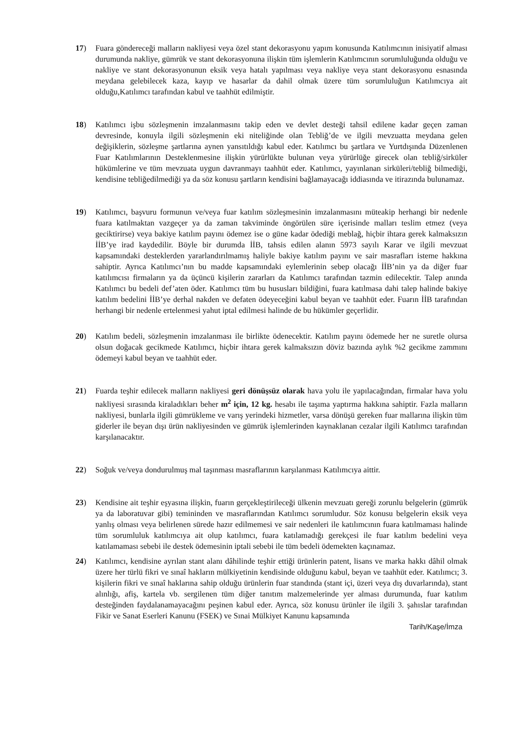17) Fuara göndereceği malların nakliyesi veya özel stant dekorasyonu yapım konusunda Katılımcının inisiyatif alması durumunda nakliye, gümrük ve stant dekorasyonuna ilişkin tüm işlemlerin Katılımcının sorumluluğunda olduğu ve nakliye ve stant dekorasyonunun eksik veya hatalı yapılması veya nakliye veya stant dekorasyonu esnasında meydana gelebilecek kaza, kayıp ve hasarlar da dahil olmak üzere tüm sorumluluğun Katılımcıya ait olduğu,Katılımcı tarafından kabul ve taahhüt edilmiştir.
18) Katılımcı işbu sözleşmenin imzalanmasını takip eden ve devlet desteği tahsil edilene kadar geçen zaman devresinde, konuyla ilgili sözleşmenin eki niteliğinde olan Tebliğ’de ve ilgili mevzuatta meydana gelen değişiklerin, sözleşme şartlarına aynen yansıtıldığı kabul eder. Katılımcı bu şartlara ve Yurtdışında Düzenlenen Fuar Katılımlarının Desteklenmesine ilişkin yürürlükte bulunan veya yürürlüğe girecek olan tebliğ/sirküler hükümlerine ve tüm mevzuata uygun davranmayı taahhüt eder. Katılımcı, yayınlanan sirküleri/tebliğ bilmediği, kendisine tebliğedilmediği ya da söz konusu şartların kendisini bağlamayacağı iddiasında ve itirazında bulunamaz.
19) Katılımcı, başvuru formunun ve/veya fuar katılım sözleşmesinin imzalanmasını müteakip herhangi bir nedenle fuara katılmaktan vazgeçer ya da zaman takviminde öngörülen süre içerisinde malları teslim etmez (veya geciktirirse) veya bakiye katılım payını ödemez ise o güne kadar ödediği meblağ, hiçbir ihtara gerek kalmaksızın İİB’ye irad kaydedilir. Böyle bir durumda İİB, tahsis edilen alanın 5973 sayılı Karar ve ilgili mevzuat kapsamındaki desteklerden yararlandırılmamış haliyle bakiye katılım payını ve sair masrafları isteme hakkına sahiptir. Ayrıca Katılımcı’nın bu madde kapsamındaki eylemlerinin sebep olacağı İİB’nin ya da diğer fuar katılımcısı firmaların ya da üçüncü kişilerin zararları da Katılımcı tarafından tazmin edilecektir. Talep anında Katılımcı bu bedeli def’aten öder. Katılımcı tüm bu hususları bildiğini, fuara katılmasa dahi talep halinde bakiye katılım bedelini İİB’ye derhal nakden ve defaten ödeyeceğini kabul beyan ve taahhüt eder. Fuarın İİB tarafından herhangi bir nedenle ertelenmesi yahut iptal edilmesi halinde de bu hükümler geçerlidir.
20) Katılım bedeli, sözleşmenin imzalanması ile birlikte ödenecektir. Katılım payını ödemede her ne suretle olursa olsun doğacak gecikmede Katılımcı, hiçbir ihtara gerek kalmaksızın döviz bazında aylık %2 gecikme zammını ödemeyi kabul beyan ve taahhüt eder.
21) Fuarda teşhir edilecek malların nakliyesi geri dönüşsüz olarak hava yolu ile yapılacağından, firmalar hava yolu nakliyesi sırasında kiraladıkları beher m<sup>2</sup> için, 12 kg. hesabı ile taşıma yaptırma hakkına sahiptir. Fazla malların nakliyesi, bunlarla ilgili gümrükleme ve varış yerindeki hizmetler, varsa dönüşü gereken fuar mallarına ilişkin tüm giderler ile beyan dışı ürün nakliyesinden ve gümrük işlemlerinden kaynaklanan cezalar ilgili Katılımcı tarafından karşılanacaktır.
22) Soğuk ve/veya dondurulmuş mal taşınması masraflarının karşılanması Katılımcıya aittir.
23) Kendisine ait teşhir eşyasına ilişkin, fuarın gerçekleştirileceği ülkenin mevzuatı gereği zorunlu belgelerin (gümrük ya da laboratuvar gibi) temininden ve masraflarından Katılımcı sorumludur. Söz konusu belgelerin eksik veya yanlış olması veya belirlenen sürede hazır edilmemesi ve sair nedenleri ile katılımcının fuara katılmaması halinde tüm sorumluluk katılımcıya ait olup katılımcı, fuara katılamadığı gerekçesi ile fuar katılım bedelini veya katılamaması sebebi ile destek ödemesinin iptali sebebi ile tüm bedeli ödemekten kaçınamaz.
24) Katılımcı, kendisine ayrılan stant alanı dâhilinde teşhir ettiği ürünlerin patent, lisans ve marka hakkı dâhil olmak üzere her türlü fikri ve sınaî hakların mülkiyetinin kendisinde olduğunu kabul, beyan ve taahhüt eder. Katılımcı; 3. kişilerin fikri ve sınaî haklarına sahip olduğu ürünlerin fuar standında (stant içi, üzeri veya dış duvarlarında), stant alınlığı, afiş, kartela vb. sergilenen tüm diğer tanıtım malzemelerinde yer alması durumunda, fuar katılım desteğinden faydalanamayacağını peşinen kabul eder. Ayrıca, söz konusu ürünler ile ilgili 3. şahıslar tarafından Fikir ve Sanat Eserleri Kanunu (FSEK) ve Sınai Mülkiyet Kanunu kapsamında
Tarih/Kaşe/İmza